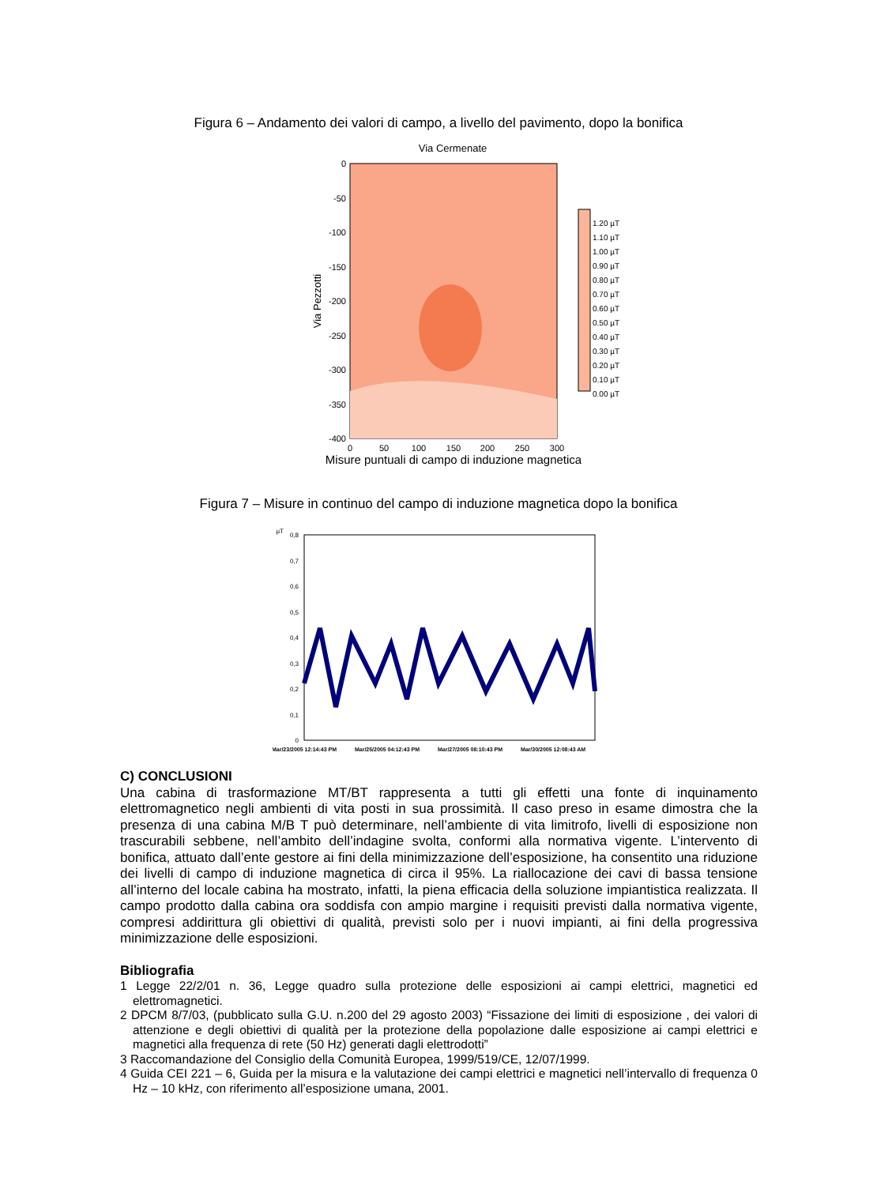Figura 6 – Andamento dei valori di campo, a livello del pavimento, dopo la bonifica
Via Cermenate
0
-50
-100
-150
-200
-250
-300
-350
-400
0
50
100
150
200
250
300
Via Pezzotti
Misure puntuali di campo di induzione magnetica
1.20 µT
1.10 µT
1.00 µT
0.90 µT
0.80 µT
0.70 µT
0.60 µT
0.50 µT
0.40 µT
0.30 µT
0.20 µT
0.10 µT
0.00 µT
Figura 7 – Misure in continuo del campo di induzione magnetica dopo la bonifica
µT
0,8
0,7
0,6
0,5
0,4
0,3
0,2
0,1
0
Mar/23/2005 12:14:43 PM
Mar/25/2005 04:12:43 PM
Mar/27/2005 08:10:43 PM
Mar/30/2005 12:08:43 AM
C) CONCLUSIONI
Una cabina di trasformazione MT/BT rappresenta a tutti gli effetti una fonte di inquinamento elettromagnetico negli ambienti di vita posti in sua prossimità. Il caso preso in esame dimostra che la presenza di una cabina M/B T può determinare, nell’ambiente di vita limitrofo, livelli di esposizione non trascurabili sebbene, nell’ambito dell’indagine svolta, conformi alla normativa vigente. L’intervento di bonifica, attuato dall’ente gestore ai fini della minimizzazione dell’esposizione, ha consentito una riduzione dei livelli di campo di induzione magnetica di circa il 95%. La riallocazione dei cavi di bassa tensione all’interno del locale cabina ha mostrato, infatti, la piena efficacia della soluzione impiantistica realizzata. Il campo prodotto dalla cabina ora soddisfa con ampio margine i requisiti previsti dalla normativa vigente, compresi addirittura gli obiettivi di qualità, previsti solo per i nuovi impianti, ai fini della progressiva minimizzazione delle esposizioni.
Bibliografia
1 Legge 22/2/01 n. 36, Legge quadro sulla protezione delle esposizioni ai campi elettrici, magnetici ed elettromagnetici.
2 DPCM 8/7/03, (pubblicato sulla G.U. n.200 del 29 agosto 2003) “Fissazione dei limiti di esposizione , dei valori di attenzione e degli obiettivi di qualità per la protezione della popolazione dalle esposizione ai campi elettrici e magnetici alla frequenza di rete (50 Hz) generati dagli elettrodotti”
3 Raccomandazione del Consiglio della Comunità Europea, 1999/519/CE, 12/07/1999.
4 Guida CEI 221 – 6, Guida per la misura e la valutazione dei campi elettrici e magnetici nell’intervallo di frequenza 0 Hz – 10 kHz, con riferimento all’esposizione umana, 2001.